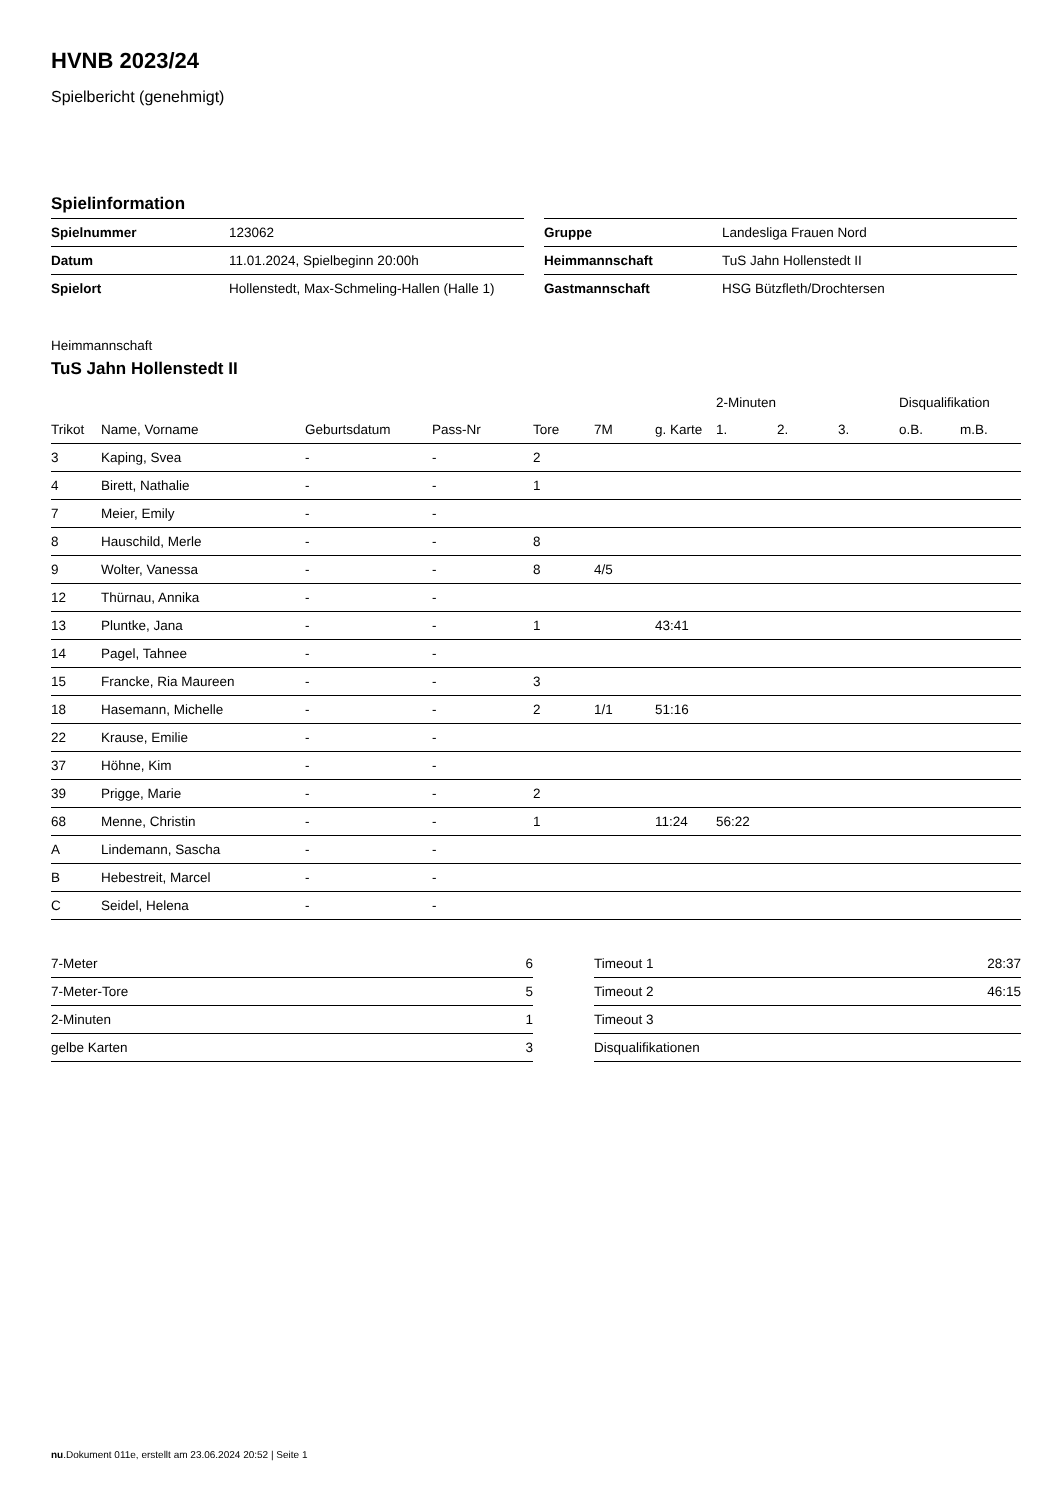HVNB 2023/24
Spielbericht (genehmigt)
Spielinformation
| Spielnummer | 123062 |
| Datum | 11.01.2024, Spielbeginn 20:00h |
| Spielort | Hollenstedt, Max-Schmeling-Hallen (Halle 1) |
| Gruppe | Landesliga Frauen Nord |
| Heimmannschaft | TuS Jahn Hollenstedt II |
| Gastmannschaft | HSG Bützfleth/Drochtersen |
Heimmannschaft
TuS Jahn Hollenstedt II
| | | | | | | | 2-Minuten | | | Disqualifikation | |
| --- | --- | --- | --- | --- | --- | --- | --- | --- | --- | --- | --- |
| Trikot | Name, Vorname | Geburtsdatum | Pass-Nr | Tore | 7M | g. Karte | 1. | 2. | 3. | o.B. | m.B. |
| 3 | Kaping, Svea | - | - | 2 | | | | | | | |
| 4 | Birett, Nathalie | - | - | 1 | | | | | | | |
| 7 | Meier, Emily | - | - | | | | | | | | |
| 8 | Hauschild, Merle | - | - | 8 | | | | | | | |
| 9 | Wolter, Vanessa | - | - | 8 | 4/5 | | | | | | |
| 12 | Thürnau, Annika | - | - | | | | | | | | |
| 13 | Pluntke, Jana | - | - | 1 | | 43:41 | | | | | |
| 14 | Pagel, Tahnee | - | - | | | | | | | | |
| 15 | Francke, Ria Maureen | - | - | 3 | | | | | | | |
| 18 | Hasemann, Michelle | - | - | 2 | 1/1 | 51:16 | | | | | |
| 22 | Krause, Emilie | - | - | | | | | | | | |
| 37 | Höhne, Kim | - | - | | | | | | | | |
| 39 | Prigge, Marie | - | - | 2 | | | | | | | |
| 68 | Menne, Christin | - | - | 1 | | 11:24 | 56:22 | | | | |
| A | Lindemann, Sascha | - | - | | | | | | | | |
| B | Hebestreit, Marcel | - | - | | | | | | | | |
| C | Seidel, Helena | - | - | | | | | | | | |
| 7-Meter | 6 |
| 7-Meter-Tore | 5 |
| 2-Minuten | 1 |
| gelbe Karten | 3 |
| Timeout 1 | 28:37 |
| Timeout 2 | 46:15 |
| Timeout 3 | |
| Disqualifikationen | |
nu.Dokument 011e, erstellt am 23.06.2024 20:52 | Seite 1